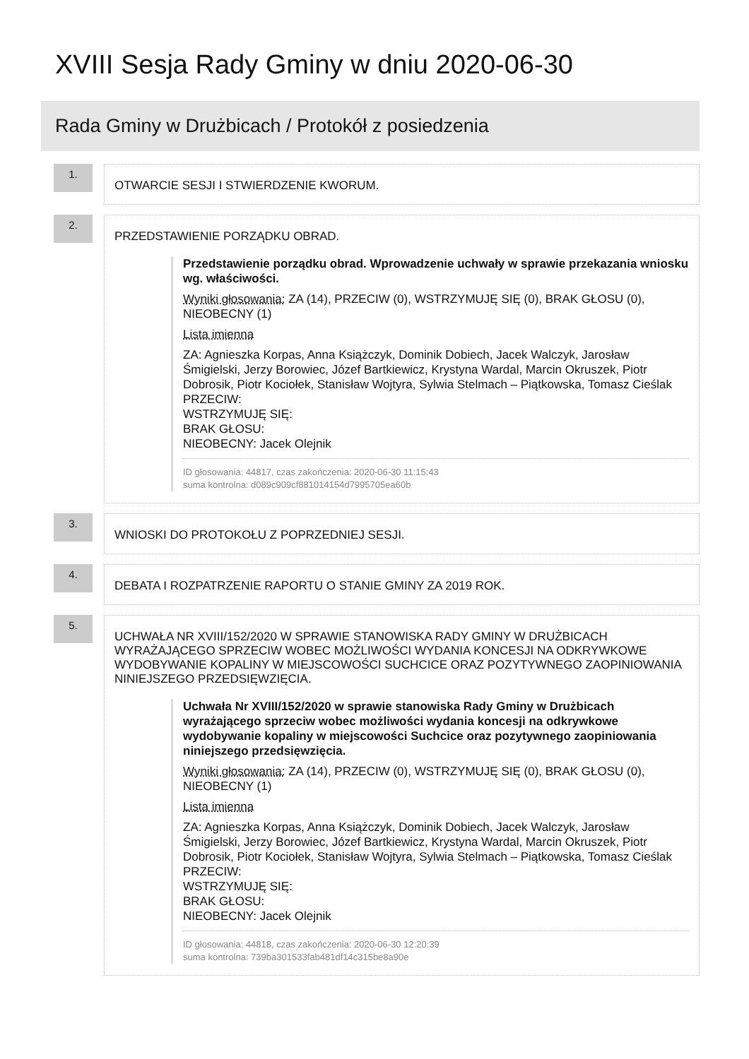XVIII Sesja Rady Gminy w dniu 2020-06-30
Rada Gminy w Drużbicach / Protokół z posiedzenia
1.
OTWARCIE SESJI I STWIERDZENIE KWORUM.
2.
PRZEDSTAWIENIE PORZĄDKU OBRAD.
Przedstawienie porządku obrad. Wprowadzenie uchwały w sprawie przekazania wniosku wg. właściwości.
Wyniki głosowania: ZA (14), PRZECIW (0), WSTRZYMUJĘ SIĘ (0), BRAK GŁOSU (0), NIEOBECNY (1)
Lista imienna
ZA: Agnieszka Korpas, Anna Książczyk, Dominik Dobiech, Jacek Walczyk, Jarosław Śmigielski, Jerzy Borowiec, Józef Bartkiewicz, Krystyna Wardal, Marcin Okruszek, Piotr Dobrosik, Piotr Kociołek, Stanisław Wojtyra, Sylwia Stelmach – Piątkowska, Tomasz Cieślak
PRZECIW:
WSTRZYMUJĘ SIĘ:
BRAK GŁOSU:
NIEOBECNY: Jacek Olejnik
ID głosowania: 44817, czas zakończenia: 2020-06-30 11:15:43
suma kontrolna: d089c909cf881014154d7995705ea60b
3.
WNIOSKI DO PROTOKOŁU Z POPRZEDNIEJ SESJI.
4.
DEBATA I ROZPATRZENIE RAPORTU O STANIE GMINY ZA 2019 ROK.
5.
UCHWAŁA NR XVIII/152/2020 W SPRAWIE STANOWISKA RADY GMINY W DRUŻBICACH WYRAŻAJĄCEGO SPRZECIW WOBEC MOŻLIWOŚCI WYDANIA KONCESJI NA ODKRYWKOWE WYDOBYWANIE KOPALINY W MIEJSCOWOŚCI SUCHCICE ORAZ POZYTYWNEGO ZAOPINIOWANIA NINIEJSZEGO PRZEDSIĘWZIĘCIA.
Uchwała Nr XVIII/152/2020 w sprawie stanowiska Rady Gminy w Drużbicach wyrażającego sprzeciw wobec możliwości wydania koncesji na odkrywkowe wydobywanie kopaliny w miejscowości Suchcice oraz pozytywnego zaopiniowania niniejszego przedsięwzięcia.
Wyniki głosowania: ZA (14), PRZECIW (0), WSTRZYMUJĘ SIĘ (0), BRAK GŁOSU (0), NIEOBECNY (1)
Lista imienna
ZA: Agnieszka Korpas, Anna Książczyk, Dominik Dobiech, Jacek Walczyk, Jarosław Śmigielski, Jerzy Borowiec, Józef Bartkiewicz, Krystyna Wardal, Marcin Okruszek, Piotr Dobrosik, Piotr Kociołek, Stanisław Wojtyra, Sylwia Stelmach – Piątkowska, Tomasz Cieślak
PRZECIW:
WSTRZYMUJĘ SIĘ:
BRAK GŁOSU:
NIEOBECNY: Jacek Olejnik
ID głosowania: 44818, czas zakończenia: 2020-06-30 12:20:39
suma kontrolna: 739ba301533fab481df14c315be8a90e